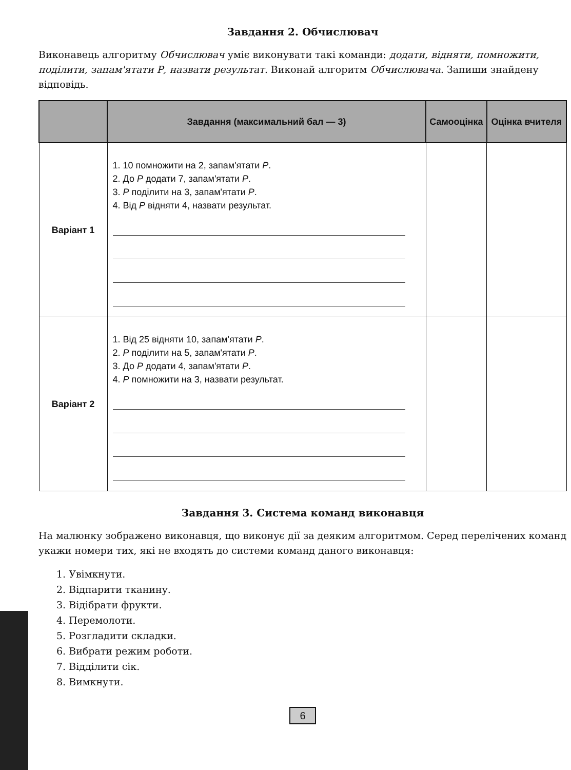Завдання 2. Обчислювач
Виконавець алгоритму Обчислювач уміє виконувати такі команди: додати, відняти, помножити, поділити, запам'ятати Р, назвати результат. Виконай алгоритм Обчислювача. Запиши знайдену відповідь.
| | Завдання (максимальний бал — 3) | Самооцінка | Оцінка вчителя |
| --- | --- | --- | --- |
| Варіант 1 | 1. 10 помножити на 2, запам'ятати P . 2. До P додати 7, запам'ятати P . 3. P поділити на 3, запам'ятати P . 4. Від P відняти 4, назвати результат. | | |
| Варіант 2 | 1. Від 25 відняти 10, запам'ятати P . 2. P поділити на 5, запам'ятати P . 3. До P додати 4, запам'ятати P . 4. P помножити на 3, назвати результат. | | |
Завдання 3. Система команд виконавця
На малюнку зображено виконавця, що виконує дії за деяким алгоритмом. Серед перелічених команд укажи номери тих, які не входять до системи команд даного виконавця:
1. Увімкнути.
2. Відпарити тканину.
3. Відібрати фрукти.
4. Перемолоти.
5. Розгладити складки.
6. Вибрати режим роботи.
7. Відділити сік.
8. Вимкнути.
6